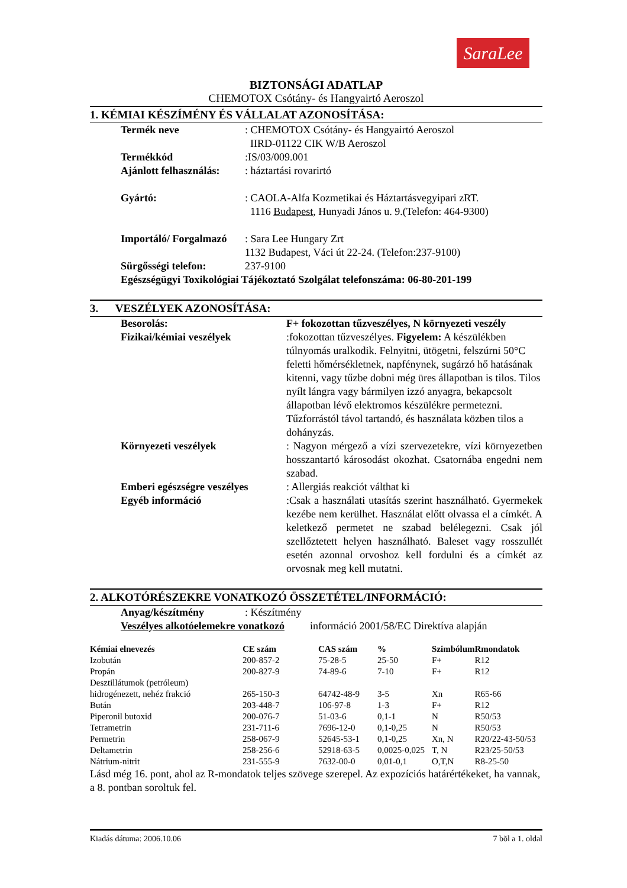SaraLee
BIZTONSÁGI ADATLAP
CHEMOTOX Csótány- és Hangyairtó Aeroszol
1. KÉMIAI KÉSZÍMÉNY ÉS VÁLLALAT AZONOSÍTÁSA:
Termék neve : CHEMOTOX Csótány- és Hangyairtó Aeroszol
IIRD-01122 CIK W/B Aeroszol
Termékkód :IS/03/009.001
Ajánlott felhasználás:
: háztartási rovarirtó
Gyártó: : CAOLA-Alfa Kozmetikai és Háztartásvegyipari zRT.
1116 Budapest, Hunyadi János u. 9.(Telefon: 464-9300)
Importáló/ Forgalmazó
: Sara Lee Hungary Zrt
1132 Budapest, Váci út 22-24. (Telefon:237-9100)
Sürgősségi telefon: 237-9100
Egészségügyi Toxikológiai Tájékoztató Szolgálat telefonszáma: 06-80-201-199
3. VESZÉLYEK AZONOSÍTÁSA:
Besorolás: F+ fokozottan tűzveszélyes, N környezeti veszély
Fizikai/kémiai veszélyek :fokozottan tűzveszélyes. Figyelem: A készülékben túlnyomás uralkodik. Felnyitni, ütögetni, felszúrni 50°C feletti hőmérsékletnek, napfénynek, sugárzó hő hatásának kitenni, vagy tűzbe dobni még üres állapotban is tilos. Tilos nyílt lángra vagy bármilyen izzó anyagra, bekapcsolt állapotban lévő elektromos készülékre permetezni. Tűzforrástól távol tartandó, és használata közben tilos a dohányzás.
Környezeti veszélyek : Nagyon mérgező a vízi szervezetekre, vízi környezetben hosszantartó károsodást okozhat. Csatornába engedni nem szabad.
Emberi egészségre veszélyes
: Allergiás reakciót válthat ki
Egyéb információ :Csak a használati utasítás szerint használható. Gyermekek kezébe nem kerülhet. Használat előtt olvassa el a címkét. A keletkező permetet ne szabad belélegezni. Csak jól szellőztetett helyen használható. Baleset vagy rosszullét esetén azonnal orvoshoz kell fordulni és a címkét az orvosnak meg kell mutatni.
2. ALKOTÓRÉSZEKRE VONATKOZÓ ÖSSZETÉTEL/INFORMÁCIÓ:
Anyag/készítmény : Készítmény
Veszélyes alkotóelemekre vonatkozó
információ 2001/58/EC Direktíva alapján
| Kémiai elnevezés | CE szám | CAS szám | % | Szimbólum | Rmondatok |
| --- | --- | --- | --- | --- | --- |
| Izobután | 200-857-2 | 75-28-5 | 25-50 | F+ | R12 |
| Propán | 200-827-9 | 74-89-6 | 7-10 | F+ | R12 |
| Desztillátumok (petróleum) hidrogénezett, nehéz frakció | 265-150-3 | 64742-48-9 | 3-5 | Xn | R65-66 |
| Bután | 203-448-7 | 106-97-8 | 1-3 | F+ | R12 |
| Piperonil butoxid | 200-076-7 | 51-03-6 | 0,1-1 | N | R50/53 |
| Tetrametrin | 231-711-6 | 7696-12-0 | 0,1-0,25 | N | R50/53 |
| Permetrin | 258-067-9 | 52645-53-1 | 0,1-0,25 | Xn, N | R20/22-43-50/53 |
| Deltametrin | 258-256-6 | 52918-63-5 | 0,0025-0,025 | T, N | R23/25-50/53 |
| Nátrium-nitrit | 231-555-9 | 7632-00-0 | 0,01-0,1 | O,T,N | R8-25-50 |
Lásd még 16. pont, ahol az R-mondatok teljes szövege szerepel. Az expozíciós határértékeket, ha vannak, a 8. pontban soroltuk fel.
Kiadás dátuma: 2006.10.06 7 bõl a 1. oldal